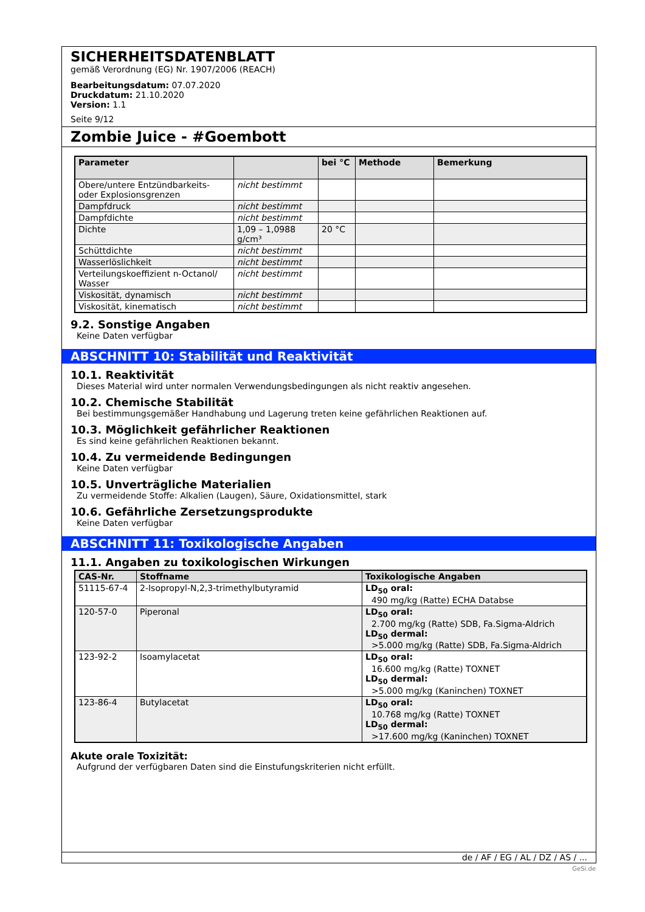SICHERHEITSDATENBLATT
gemäß Verordnung (EG) Nr. 1907/2006 (REACH)
Bearbeitungsdatum: 07.07.2020
Druckdatum: 21.10.2020
Version: 1.1
Seite 9/12
Zombie Juice - #Goembott
| Parameter | | bei °C | Methode | Bemerkung |
| --- | --- | --- | --- | --- |
| Obere/untere Entzündbarkeits- oder Explosionsgrenzen | nicht bestimmt | | | |
| Dampfdruck | nicht bestimmt | | | |
| Dampfdichte | nicht bestimmt | | | |
| Dichte | 1,09 – 1,0988 g/cm³ | 20 °C | | |
| Schüttdichte | nicht bestimmt | | | |
| Wasserlöslichkeit | nicht bestimmt | | | |
| Verteilungskoeffizient n-Octanol/ Wasser | nicht bestimmt | | | |
| Viskosität, dynamisch | nicht bestimmt | | | |
| Viskosität, kinematisch | nicht bestimmt | | | |
9.2. Sonstige Angaben
Keine Daten verfügbar
ABSCHNITT 10: Stabilität und Reaktivität
10.1. Reaktivität
Dieses Material wird unter normalen Verwendungsbedingungen als nicht reaktiv angesehen.
10.2. Chemische Stabilität
Bei bestimmungsgemäßer Handhabung und Lagerung treten keine gefährlichen Reaktionen auf.
10.3. Möglichkeit gefährlicher Reaktionen
Es sind keine gefährlichen Reaktionen bekannt.
10.4. Zu vermeidende Bedingungen
Keine Daten verfügbar
10.5. Unverträgliche Materialien
Zu vermeidende Stoffe: Alkalien (Laugen), Säure, Oxidationsmittel, stark
10.6. Gefährliche Zersetzungsprodukte
Keine Daten verfügbar
ABSCHNITT 11: Toxikologische Angaben
11.1. Angaben zu toxikologischen Wirkungen
| CAS-Nr. | Stoffname | Toxikologische Angaben |
| --- | --- | --- |
| 51115-67-4 | 2-Isopropyl-N,2,3-trimethylbutyramid | LD<sub>50</sub> oral: 490 mg/kg (Ratte) ECHA Databse |
| 120-57-0 | Piperonal | LD<sub>50</sub> oral: 2.700 mg/kg (Ratte) SDB, Fa.Sigma-Aldrich LD<sub>50</sub> dermal: >5.000 mg/kg (Ratte) SDB, Fa.Sigma-Aldrich |
| 123-92-2 | Isoamylacetat | LD<sub>50</sub> oral: 16.600 mg/kg (Ratte) TOXNET LD<sub>50</sub> dermal: >5.000 mg/kg (Kaninchen) TOXNET |
| 123-86-4 | Butylacetat | LD<sub>50</sub> oral: 10.768 mg/kg (Ratte) TOXNET LD<sub>50</sub> dermal: >17.600 mg/kg (Kaninchen) TOXNET |
Akute orale Toxizität:
Aufgrund der verfügbaren Daten sind die Einstufungskriterien nicht erfüllt.
de / AF / EG / AL / DZ / AS / ...
GeSi.de